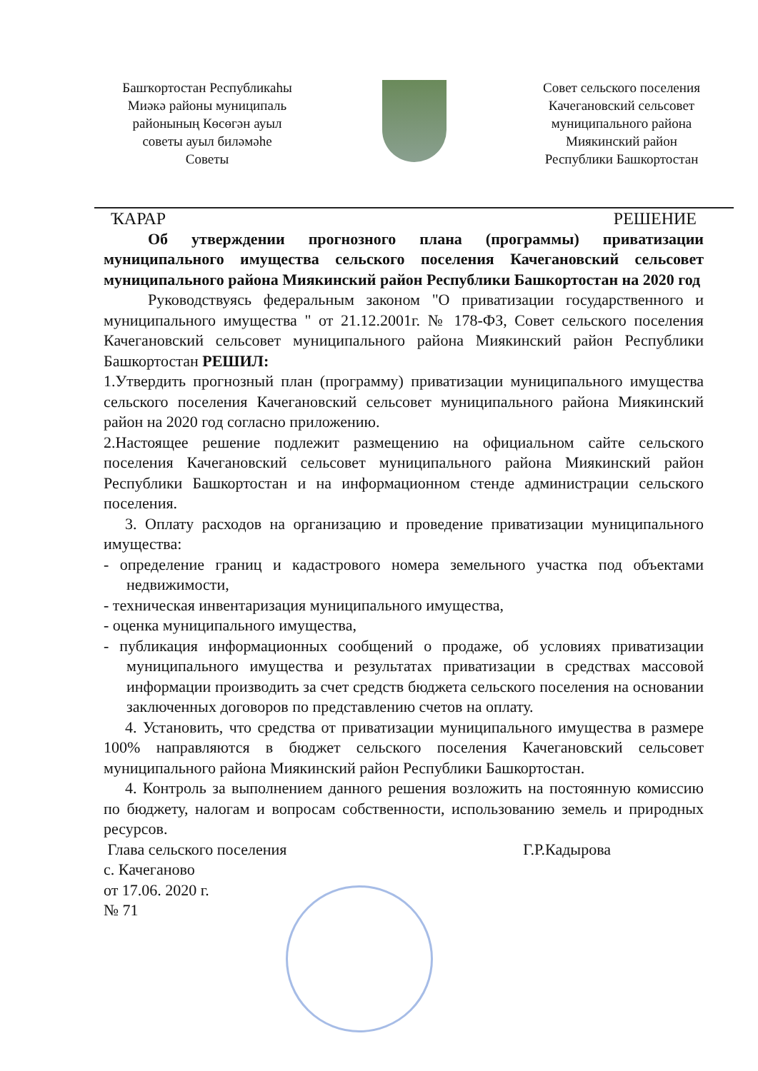Башҡортостан Республикаһы
Миәкә районы муниципаль
районының Көсөгән ауыл
советы ауыл биләмәһе
Советы
Совет сельского поселения
Качегановский сельсовет
муниципального района
Миякинский район
Республики Башкортостан
ҠАРАР РЕШЕНИЕ
Об утверждении прогнозного плана (программы) приватизации муниципального имущества сельского поселения Качегановский сельсовет муниципального района Миякинский район Республики Башкортостан на 2020 год
Руководствуясь федеральным законом "О приватизации государственного и муниципального имущества " от 21.12.2001г. № 178-ФЗ, Совет сельского поселения Качегановский сельсовет муниципального района Миякинский район Республики Башкортостан РЕШИЛ:
1.Утвердить прогнозный план (программу) приватизации муниципального имущества сельского поселения Качегановский сельсовет муниципального района Миякинский район на 2020 год согласно приложению.
2.Настоящее решение подлежит размещению на официальном сайте сельского поселения Качегановский сельсовет муниципального района Миякинский район Республики Башкортостан и на информационном стенде администрации сельского поселения.
3. Оплату расходов на организацию и проведение приватизации муниципального имущества:
- определение границ и кадастрового номера земельного участка под объектами недвижимости,
- техническая инвентаризация муниципального имущества,
- оценка муниципального имущества,
- публикация информационных сообщений о продаже, об условиях приватизации муниципального имущества и результатах приватизации в средствах массовой информации производить за счет средств бюджета сельского поселения на основании заключенных договоров по представлению счетов на оплату.
4. Установить, что средства от приватизации муниципального имущества в размере 100% направляются в бюджет сельского поселения Качегановский сельсовет муниципального района Миякинский район Республики Башкортостан.
4. Контроль за выполнением данного решения возложить на постоянную комиссию по бюджету, налогам и вопросам собственности, использованию земель и природных ресурсов.
Глава сельского поселения Г.Р.Кадырова
с. Качеганово
от 17.06. 2020 г.
№ 71